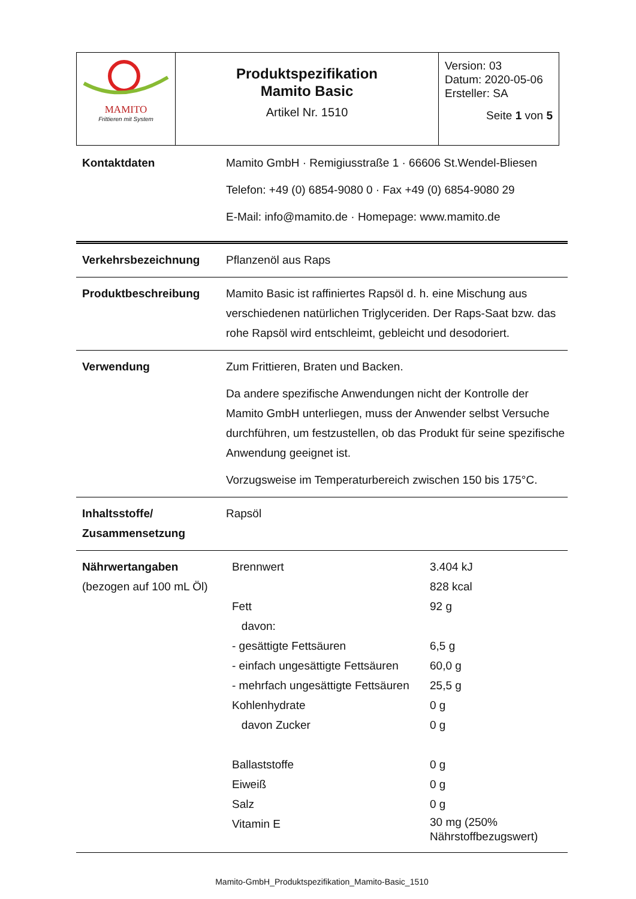| MAMITO Frittieren mit System | Produktspezifikation Mamito Basic Artikel Nr. 1510 | Version: 03 Datum: 2020-05-06 Ersteller: SA Seite 1 von 5 |
Kontaktdaten Mamito GmbH · Remigiusstraße 1 · 66606 St.Wendel-Bliesen
Telefon: +49 (0) 6854-9080 0 · Fax +49 (0) 6854-9080 29
E-Mail: info@mamito.de · Homepage: www.mamito.de
Verkehrsbezeichnung Pflanzenöl aus Raps
Produktbeschreibung Mamito Basic ist raffiniertes Rapsöl d. h. eine Mischung aus verschiedenen natürlichen Triglyceriden. Der Raps-Saat bzw. das rohe Rapsöl wird entschleimt, gebleicht und desodoriert.
Verwendung Zum Frittieren, Braten und Backen.
Da andere spezifische Anwendungen nicht der Kontrolle der Mamito GmbH unterliegen, muss der Anwender selbst Versuche durchführen, um festzustellen, ob das Produkt für seine spezifische Anwendung geeignet ist.
Vorzugsweise im Temperaturbereich zwischen 150 bis 175°C.
Inhaltsstoffe/
Zusammensetzung
Rapsöl
Nährwertangaben
(bezogen auf 100 mL Öl)
| Brennwert | 3.404 kJ |
| | 828 kcal |
| Fett | 92 g |
| davon: | |
| - gesättigte Fettsäuren | 6,5 g |
| - einfach ungesättigte Fettsäuren | 60,0 g |
| - mehrfach ungesättigte Fettsäuren | 25,5 g |
| Kohlenhydrate | 0 g |
| davon Zucker | 0 g |
| Ballaststoffe | 0 g |
| Eiweiß | 0 g |
| Salz | 0 g |
| Vitamin E | 30 mg (250% Nährstoffbezugswert) |
Mamito-GmbH_Produktspezifikation_Mamito-Basic_1510